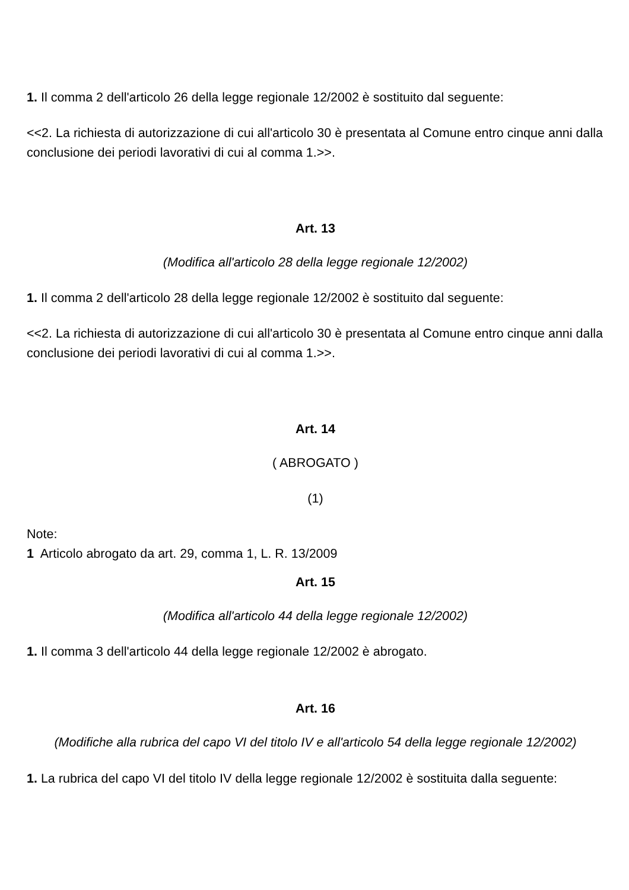1. Il comma 2 dell'articolo 26 della legge regionale 12/2002 è sostituito dal seguente:
<<2. La richiesta di autorizzazione di cui all'articolo 30 è presentata al Comune entro cinque anni dalla conclusione dei periodi lavorativi di cui al comma 1.>>.
Art. 13
(Modifica all'articolo 28 della legge regionale 12/2002)
1. Il comma 2 dell'articolo 28 della legge regionale 12/2002 è sostituito dal seguente:
<<2. La richiesta di autorizzazione di cui all'articolo 30 è presentata al Comune entro cinque anni dalla conclusione dei periodi lavorativi di cui al comma 1.>>.
Art. 14
( ABROGATO )
(1)
Note:
1 Articolo abrogato da art. 29, comma 1, L. R. 13/2009
Art. 15
(Modifica all'articolo 44 della legge regionale 12/2002)
1. Il comma 3 dell'articolo 44 della legge regionale 12/2002 è abrogato.
Art. 16
(Modifiche alla rubrica del capo VI del titolo IV e all'articolo 54 della legge regionale 12/2002)
1. La rubrica del capo VI del titolo IV della legge regionale 12/2002 è sostituita dalla seguente: